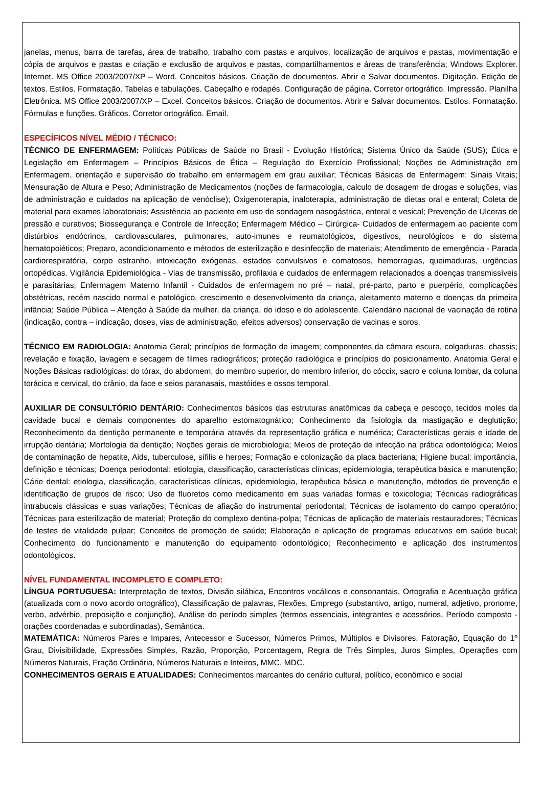janelas, menus, barra de tarefas, área de trabalho, trabalho com pastas e arquivos, localização de arquivos e pastas, movimentação e cópia de arquivos e pastas e criação e exclusão de arquivos e pastas, compartilhamentos e áreas de transferência; Windows Explorer. Internet. MS Office 2003/2007/XP – Word. Conceitos básicos. Criação de documentos. Abrir e Salvar documentos. Digitação. Edição de textos. Estilos. Formatação. Tabelas e tabulações. Cabeçalho e rodapés. Configuração de página. Corretor ortográfico. Impressão. Planilha Eletrônica. MS Office 2003/2007/XP – Excel. Conceitos básicos. Criação de documentos. Abrir e Salvar documentos. Estilos. Formatação. Fórmulas e funções. Gráficos. Corretor ortográfico. Email.
ESPECÍFICOS NÍVEL MÉDIO / TÉCNICO:
TÉCNICO DE ENFERMAGEM: Políticas Públicas de Saúde no Brasil - Evolução Histórica; Sistema Único da Saúde (SUS); Ética e Legislação em Enfermagem – Princípios Básicos de Ética – Regulação do Exercício Profissional; Noções de Administração em Enfermagem, orientação e supervisão do trabalho em enfermagem em grau auxiliar; Técnicas Básicas de Enfermagem: Sinais Vitais; Mensuração de Altura e Peso; Administração de Medicamentos (noções de farmacologia, calculo de dosagem de drogas e soluções, vias de administração e cuidados na aplicação de venóclise); Oxigenoterapia, inaloterapia, administração de dietas oral e enteral; Coleta de material para exames laboratoriais; Assistência ao paciente em uso de sondagem nasogástrica, enteral e vesical; Prevenção de Ulceras de pressão e curativos; Biossegurança e Controle de Infecção; Enfermagem Médico – Cirúrgica- Cuidados de enfermagem ao paciente com distúrbios endócrinos, cardiovasculares, pulmonares, auto-imunes e reumatológicos, digestivos, neurológicos e do sistema hematopoiéticos; Preparo, acondicionamento e métodos de esterilização e desinfecção de materiais; Atendimento de emergência - Parada cardiorespiratória, corpo estranho, intoxicação exógenas, estados convulsivos e comatosos, hemorragias, queimaduras, urgências ortopédicas. Vigilância Epidemiológica - Vias de transmissão, profilaxia e cuidados de enfermagem relacionados a doenças transmissíveis e parasitárias; Enfermagem Materno Infantil - Cuidados de enfermagem no pré – natal, pré-parto, parto e puerpério, complicações obstétricas, recém nascido normal e patológico, crescimento e desenvolvimento da criança, aleitamento materno e doenças da primeira infância; Saúde Pública – Atenção à Saúde da mulher, da criança, do idoso e do adolescente. Calendário nacional de vacinação de rotina (indicação, contra – indicação, doses, vias de administração, efeitos adversos) conservação de vacinas e soros.
TÉCNICO EM RADIOLOGIA: Anatomia Geral; princípios de formação de imagem; componentes da câmara escura, colgaduras, chassis; revelação e fixação, lavagem e secagem de filmes radiográficos; proteção radiológica e princípios do posicionamento. Anatomia Geral e Noções Básicas radiológicas: do tórax, do abdomem, do membro superior, do membro inferior, do cóccix, sacro e coluna lombar, da coluna torácica e cervical, do crânio, da face e seios paranasais, mastóides e ossos temporal.
AUXILIAR DE CONSULTÓRIO DENTÁRIO: Conhecimentos básicos das estruturas anatômicas da cabeça e pescoço, tecidos moles da cavidade bucal e demais componentes do aparelho estomatognático; Conhecimento da fisiologia da mastigação e deglutição; Reconhecimento da dentição permanente e temporária através da representação gráfica e numérica; Características gerais e idade de irrupção dentária; Morfologia da dentição; Noções gerais de microbiologia; Meios de proteção de infecção na prática odontológica; Meios de contaminação de hepatite, Aids, tuberculose, sífilis e herpes; Formação e colonização da placa bacteriana; Higiene bucal: importância, definição e técnicas; Doença periodontal: etiologia, classificação, características clínicas, epidemiologia, terapêutica básica e manutenção; Cárie dental: etiologia, classificação, características clínicas, epidemiologia, terapêutica básica e manutenção, métodos de prevenção e identificação de grupos de risco; Uso de fluoretos como medicamento em suas variadas formas e toxicologia; Técnicas radiográficas intrabucais clássicas e suas variações; Técnicas de afiação do instrumental periodontal; Técnicas de isolamento do campo operatório; Técnicas para esterilização de material; Proteção do complexo dentina-polpa; Técnicas de aplicação de materiais restauradores; Técnicas de testes de vitalidade pulpar; Conceitos de promoção de saúde; Elaboração e aplicação de programas educativos em saúde bucal; Conhecimento do funcionamento e manutenção do equipamento odontológico; Reconhecimento e aplicação dos instrumentos odontológicos.
NÍVEL FUNDAMENTAL INCOMPLETO E COMPLETO:
LÍNGUA PORTUGUESA: Interpretação de textos, Divisão silábica, Encontros vocálicos e consonantais, Ortografia e Acentuação gráfica (atualizada com o novo acordo ortográfico), Classificação de palavras, Flexões, Emprego (substantivo, artigo, numeral, adjetivo, pronome, verbo, advérbio, preposição e conjunção), Análise do período simples (termos essenciais, integrantes e acessórios, Período composto - orações coordenadas e subordinadas), Semântica.
MATEMÁTICA: Números Pares e Impares, Antecessor e Sucessor, Números Primos, Múltiplos e Divisores, Fatoração, Equação do 1º Grau, Divisibilidade, Expressões Simples, Razão, Proporção, Porcentagem, Regra de Três Simples, Juros Simples, Operações com Números Naturais, Fração Ordinária, Números Naturais e Inteiros, MMC, MDC.
CONHECIMENTOS GERAIS E ATUALIDADES: Conhecimentos marcantes do cenário cultural, político, econômico e social